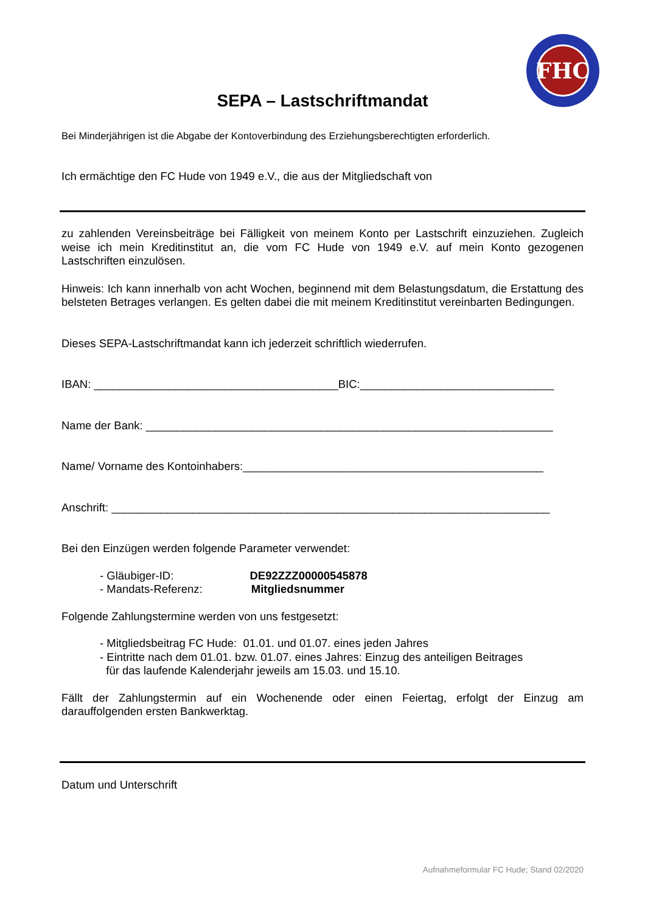FHC
SEPA – Lastschriftmandat
Bei Minderjährigen ist die Abgabe der Kontoverbindung des Erziehungsberechtigten erforderlich.
Ich ermächtige den FC Hude von 1949 e.V., die aus der Mitgliedschaft von
zu zahlenden Vereinsbeiträge bei Fälligkeit von meinem Konto per Lastschrift einzuziehen. Zugleich weise ich mein Kreditinstitut an, die vom FC Hude von 1949 e.V. auf mein Konto gezogenen Lastschriften einzulösen.
Hinweis: Ich kann innerhalb von acht Wochen, beginnend mit dem Belastungsdatum, die Erstattung des belsteten Betrages verlangen. Es gelten dabei die mit meinem Kreditinstitut vereinbarten Bedingungen.
Dieses SEPA-Lastschriftmandat kann ich jederzeit schriftlich wiederrufen.
IBAN: _______________________________________BIC:_______________________________
Name der Bank: _________________________________________________________________
Name/ Vorname des Kontoinhabers:________________________________________________
Anschrift: ______________________________________________________________________
Bei den Einzügen werden folgende Parameter verwendet:
- Gläubiger-ID: DE92ZZZ00000545878
- Mandats-Referenz: Mitgliedsnummer
Folgende Zahlungstermine werden von uns festgesetzt:
- Mitgliedsbeitrag FC Hude: 01.01. und 01.07. eines jeden Jahres
- Eintritte nach dem 01.01. bzw. 01.07. eines Jahres: Einzug des anteiligen Beitrages
für das laufende Kalenderjahr jeweils am 15.03. und 15.10.
Fällt der Zahlungstermin auf ein Wochenende oder einen Feiertag, erfolgt der Einzug am darauffolgenden ersten Bankwerktag.
Datum und Unterschrift
Aufnahmeformular FC Hude; Stand 02/2020